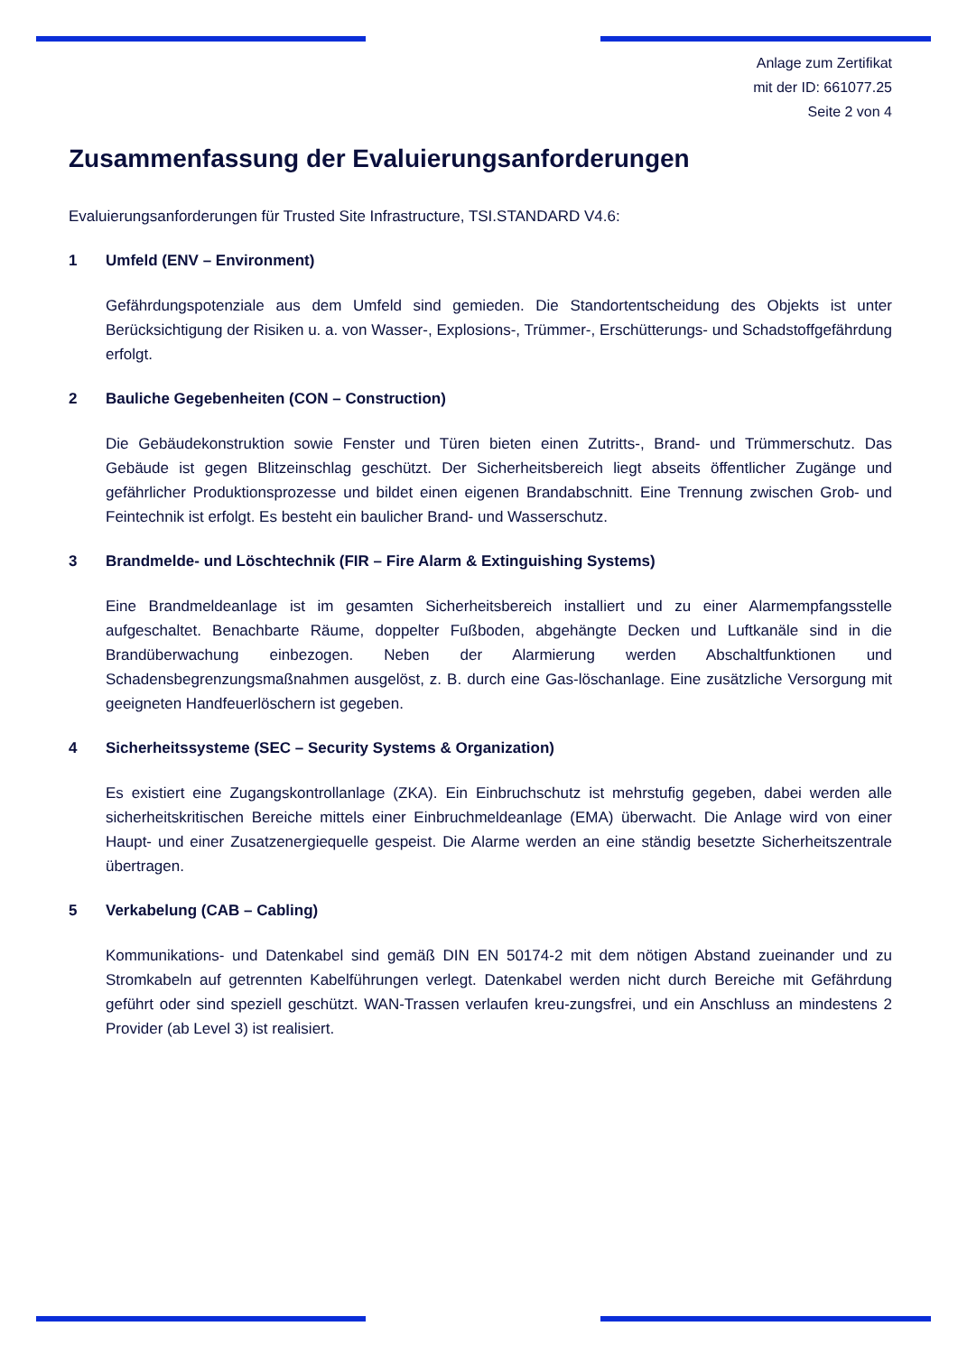Anlage zum Zertifikat
mit der ID: 661077.25
Seite 2 von 4
Zusammenfassung der Evaluierungsanforderungen
Evaluierungsanforderungen für Trusted Site Infrastructure, TSI.STANDARD V4.6:
1 Umfeld (ENV – Environment)
Gefährdungspotenziale aus dem Umfeld sind gemieden. Die Standortentscheidung des Objekts ist unter Berücksichtigung der Risiken u. a. von Wasser-, Explosions-, Trümmer-, Erschütterungs- und Schadstoffgefährdung erfolgt.
2 Bauliche Gegebenheiten (CON – Construction)
Die Gebäudekonstruktion sowie Fenster und Türen bieten einen Zutritts-, Brand- und Trümmerschutz. Das Gebäude ist gegen Blitzeinschlag geschützt. Der Sicherheitsbereich liegt abseits öffentlicher Zugänge und gefährlicher Produktionsprozesse und bildet einen eigenen Brandabschnitt. Eine Trennung zwischen Grob- und Feintechnik ist erfolgt. Es besteht ein baulicher Brand- und Wasserschutz.
3 Brandmelde- und Löschtechnik (FIR – Fire Alarm & Extinguishing Systems)
Eine Brandmeldeanlage ist im gesamten Sicherheitsbereich installiert und zu einer Alarmempfangsstelle aufgeschaltet. Benachbarte Räume, doppelter Fußboden, abgehängte Decken und Luftkanäle sind in die Brandüberwachung einbezogen. Neben der Alarmierung werden Abschaltfunktionen und Schadensbegrenzungsmaßnahmen ausgelöst, z. B. durch eine Gas-löschanlage. Eine zusätzliche Versorgung mit geeigneten Handfeuerlöschern ist gegeben.
4 Sicherheitssysteme (SEC – Security Systems & Organization)
Es existiert eine Zugangskontrollanlage (ZKA). Ein Einbruchschutz ist mehrstufig gegeben, dabei werden alle sicherheitskritischen Bereiche mittels einer Einbruchmeldeanlage (EMA) überwacht. Die Anlage wird von einer Haupt- und einer Zusatzenergiequelle gespeist. Die Alarme werden an eine ständig besetzte Sicherheitszentrale übertragen.
5 Verkabelung (CAB – Cabling)
Kommunikations- und Datenkabel sind gemäß DIN EN 50174-2 mit dem nötigen Abstand zueinander und zu Stromkabeln auf getrennten Kabelführungen verlegt. Datenkabel werden nicht durch Bereiche mit Gefährdung geführt oder sind speziell geschützt. WAN-Trassen verlaufen kreu-zungsfrei, und ein Anschluss an mindestens 2 Provider (ab Level 3) ist realisiert.